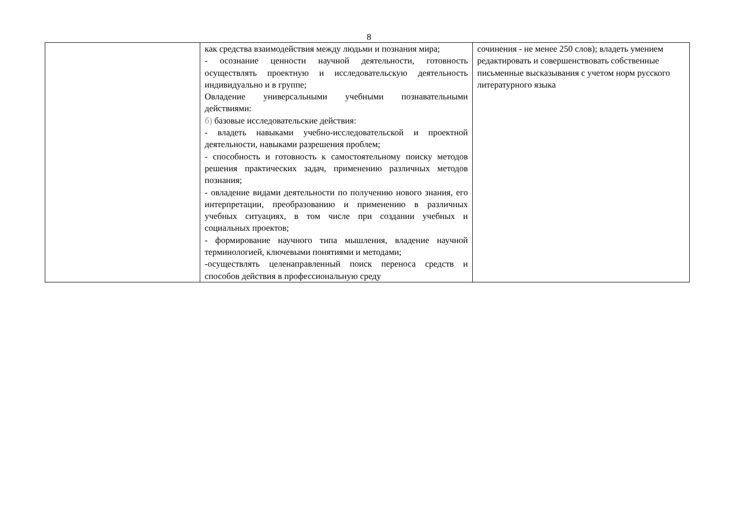8
| | как средства взаимодействия между людьми и познания мира; - осознание ценности научной деятельности, готовность осуществлять проектную и исследовательскую деятельность индивидуально и в группе; Овладение универсальными учебными познавательными действиями: б) базовые исследовательские действия: - владеть навыками учебно-исследовательской и проектной деятельности, навыками разрешения проблем; - способность и готовность к самостоятельному поиску методов решения практических задач, применению различных методов познания; - овладение видами деятельности по получению нового знания, его интерпретации, преобразованию и применению в различных учебных ситуациях, в том числе при создании учебных и социальных проектов; - формирование научного типа мышления, владение научной терминологией, ключевыми понятиями и методами; -осуществлять целенаправленный поиск переноса средств и способов действия в профессиональную среду | сочинения - не менее 250 слов); владеть умением редактировать и совершенствовать собственные письменные высказывания с учетом норм русского литературного языка |